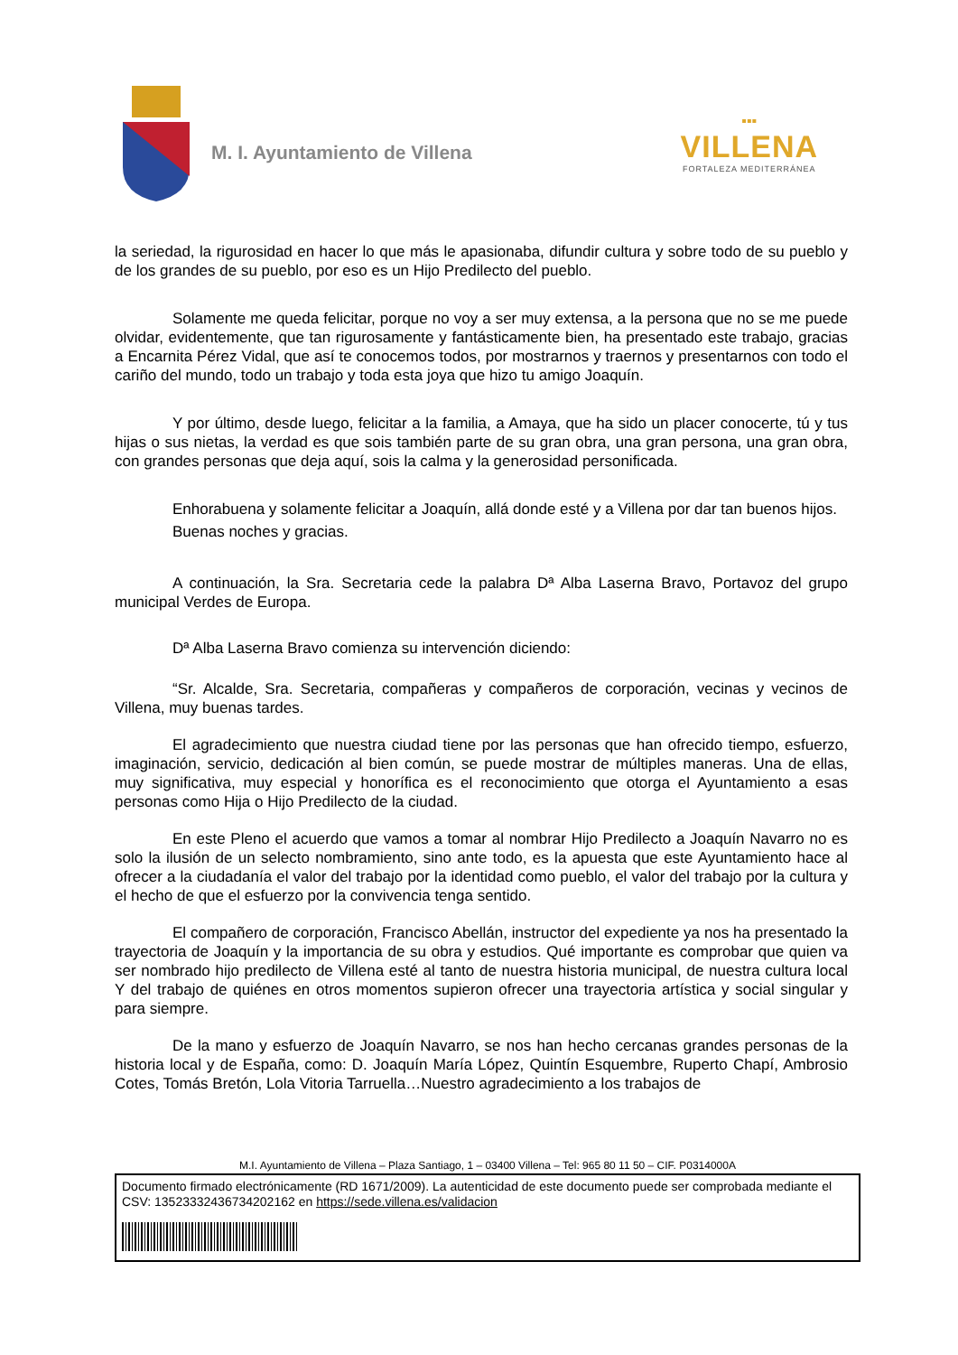M. I. Ayuntamiento de Villena
▪▪▪
VILLENA
FORTALEZA MEDITERRÁNEA
la seriedad, la rigurosidad en hacer lo que más le apasionaba, difundir cultura y sobre todo de su pueblo y de los grandes de su pueblo, por eso es un Hijo Predilecto del pueblo.
Solamente me queda felicitar, porque no voy a ser muy extensa, a la persona que no se me puede olvidar, evidentemente, que tan rigurosamente y fantásticamente bien, ha presentado este trabajo, gracias a Encarnita Pérez Vidal, que así te conocemos todos, por mostrarnos y traernos y presentarnos con todo el cariño del mundo, todo un trabajo y toda esta joya que hizo tu amigo Joaquín.
Y por último, desde luego, felicitar a la familia, a Amaya, que ha sido un placer conocerte, tú y tus hijas o sus nietas, la verdad es que sois también parte de su gran obra, una gran persona, una gran obra, con grandes personas que deja aquí, sois la calma y la generosidad personificada.
Enhorabuena y solamente felicitar a Joaquín, allá donde esté y a Villena por dar tan buenos hijos.
Buenas noches y gracias.
A continuación, la Sra. Secretaria cede la palabra Dª Alba Laserna Bravo, Portavoz del grupo municipal Verdes de Europa.
Dª Alba Laserna Bravo comienza su intervención diciendo:
“Sr. Alcalde, Sra. Secretaria, compañeras y compañeros de corporación, vecinas y vecinos de Villena, muy buenas tardes.
El agradecimiento que nuestra ciudad tiene por las personas que han ofrecido tiempo, esfuerzo, imaginación, servicio, dedicación al bien común, se puede mostrar de múltiples maneras. Una de ellas, muy significativa, muy especial y honorífica es el reconocimiento que otorga el Ayuntamiento a esas personas como Hija o Hijo Predilecto de la ciudad.
En este Pleno el acuerdo que vamos a tomar al nombrar Hijo Predilecto a Joaquín Navarro no es solo la ilusión de un selecto nombramiento, sino ante todo, es la apuesta que este Ayuntamiento hace al ofrecer a la ciudadanía el valor del trabajo por la identidad como pueblo, el valor del trabajo por la cultura y el hecho de que el esfuerzo por la convivencia tenga sentido.
El compañero de corporación, Francisco Abellán, instructor del expediente ya nos ha presentado la trayectoria de Joaquín y la importancia de su obra y estudios. Qué importante es comprobar que quien va ser nombrado hijo predilecto de Villena esté al tanto de nuestra historia municipal, de nuestra cultura local Y del trabajo de quiénes en otros momentos supieron ofrecer una trayectoria artística y social singular y para siempre.
De la mano y esfuerzo de Joaquín Navarro, se nos han hecho cercanas grandes personas de la historia local y de España, como: D. Joaquín María López, Quintín Esquembre, Ruperto Chapí, Ambrosio Cotes, Tomás Bretón, Lola Vitoria Tarruella…Nuestro agradecimiento a los trabajos de
M.I. Ayuntamiento de Villena – Plaza Santiago, 1 – 03400 Villena – Tel: 965 80 11 50 – CIF. P0314000A
Documento firmado electrónicamente (RD 1671/2009). La autenticidad de este documento puede ser comprobada mediante el CSV: 13523332436734202162 en https://sede.villena.es/validacion